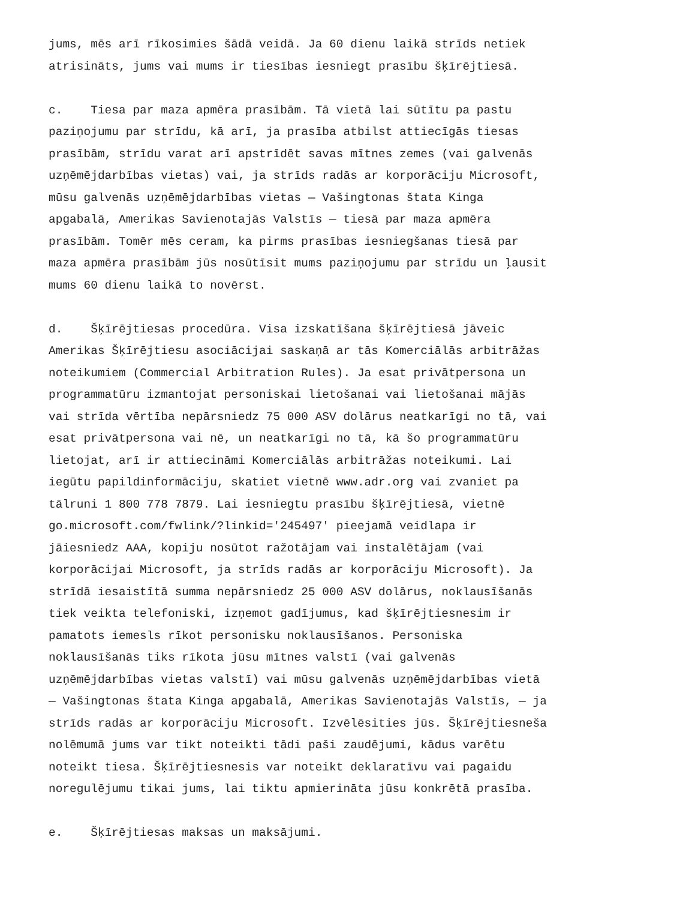jums, mēs arī rīkosimies šādā veidā. Ja 60 dienu laikā strīds netiek atrisināts, jums vai mums ir tiesības iesniegt prasību šķīrējtiesā.
c. Tiesa par maza apmēra prasībām. Tā vietā lai sūtītu pa pastu paziņojumu par strīdu, kā arī, ja prasība atbilst attiecīgās tiesas prasībām, strīdu varat arī apstrīdēt savas mītnes zemes (vai galvenās uzņēmējdarbības vietas) vai, ja strīds radās ar korporāciju Microsoft, mūsu galvenās uzņēmējdarbības vietas — Vašingtonas štata Kinga apgabalā, Amerikas Savienotajās Valstīs — tiesā par maza apmēra prasībām. Tomēr mēs ceram, ka pirms prasības iesniegšanas tiesā par maza apmēra prasībām jūs nosūtīsit mums paziņojumu par strīdu un ļausit mums 60 dienu laikā to novērst.
d. Šķīrējtiesas procedūra. Visa izskatīšana šķīrējtiesā jāveic Amerikas Šķīrējtiesu asociācijai saskaņā ar tās Komerciālās arbitrāžas noteikumiem (Commercial Arbitration Rules). Ja esat privātpersona un programmatūru izmantojat personiskai lietošanai vai lietošanai mājās vai strīda vērtība nepārsniedz 75 000 ASV dolārus neatkarīgi no tā, vai esat privātpersona vai nē, un neatkarīgi no tā, kā šo programmatūru lietojat, arī ir attiecināmi Komerciālās arbitrāžas noteikumi. Lai iegūtu papildinformāciju, skatiet vietnē www.adr.org vai zvaniet pa tālruni 1 800 778 7879. Lai iesniegtu prasību šķīrējtiesā, vietnē go.microsoft.com/fwlink/?linkid='245497' pieejamā veidlapa ir jāiesniedz AAA, kopiju nosūtot ražotājam vai instalētājam (vai korporācijai Microsoft, ja strīds radās ar korporāciju Microsoft). Ja strīdā iesaistītā summa nepārsniedz 25 000 ASV dolārus, noklausīšanās tiek veikta telefoniski, izņemot gadījumus, kad šķīrējtiesnesim ir pamatots iemesls rīkot personisku noklausīšanos. Personiska noklausīšanās tiks rīkota jūsu mītnes valstī (vai galvenās uzņēmējdarbības vietas valstī) vai mūsu galvenās uzņēmējdarbības vietā — Vašingtonas štata Kinga apgabalā, Amerikas Savienotajās Valstīs, — ja strīds radās ar korporāciju Microsoft. Izvēlēsities jūs. Šķīrējtiesneša nolēmumā jums var tikt noteikti tādi paši zaudējumi, kādus varētu noteikt tiesa. Šķīrējtiesnesis var noteikt deklaratīvu vai pagaidu noregulējumu tikai jums, lai tiktu apmierināta jūsu konkrētā prasība.
e. Šķīrējtiesas maksas un maksājumi.